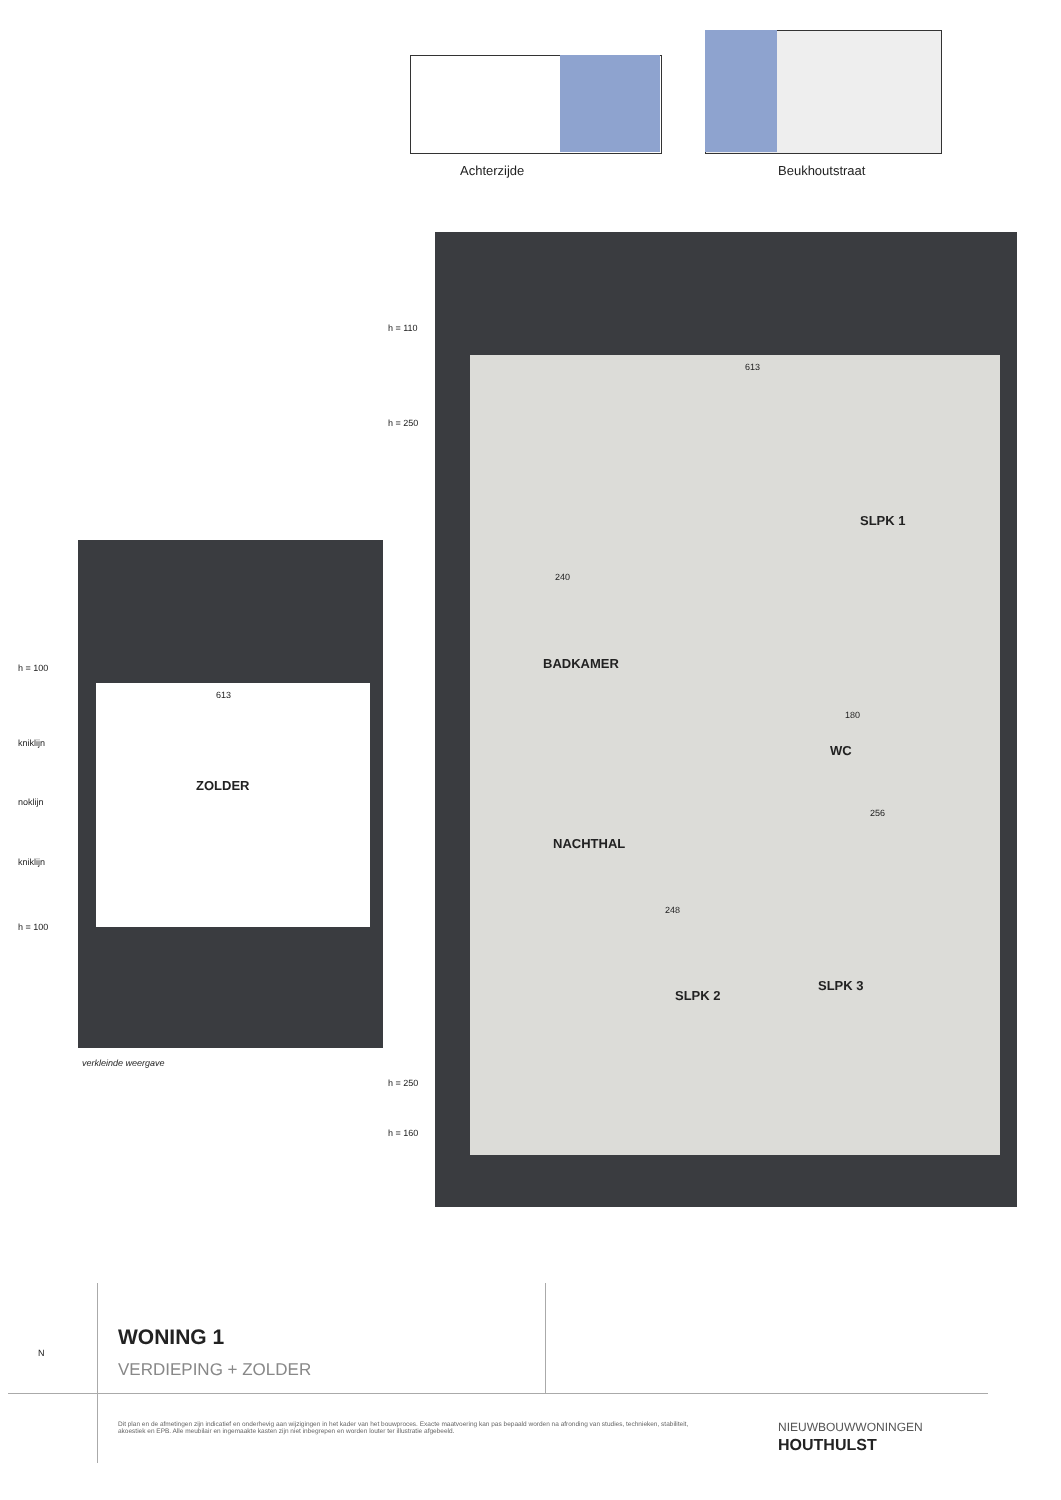Achterzijde Beukhoutstraat
h = 110
h = 250
613
SLPK 1
240
BADKAMER
180
WC
NACHTHAL
256
248
SLPK 2
SLPK 3
h = 250
h = 160
h = 100
613
kniklijn
ZOLDER
noklijn
kniklijn
h = 100
verkleinde weergave
WONING 1
VERDIEPING + ZOLDER
N
Dit plan en de afmetingen zijn indicatief en onderhevig aan wijzigingen in het kader van het bouwproces. Exacte maatvoering kan pas bepaald worden na afronding van studies, technieken, stabiliteit, akoestiek en EPB. Alle meubilair en ingemaakte kasten zijn niet inbegrepen en worden louter ter illustratie afgebeeld.
NIEUWBOUWWONINGEN
HOUTHULST